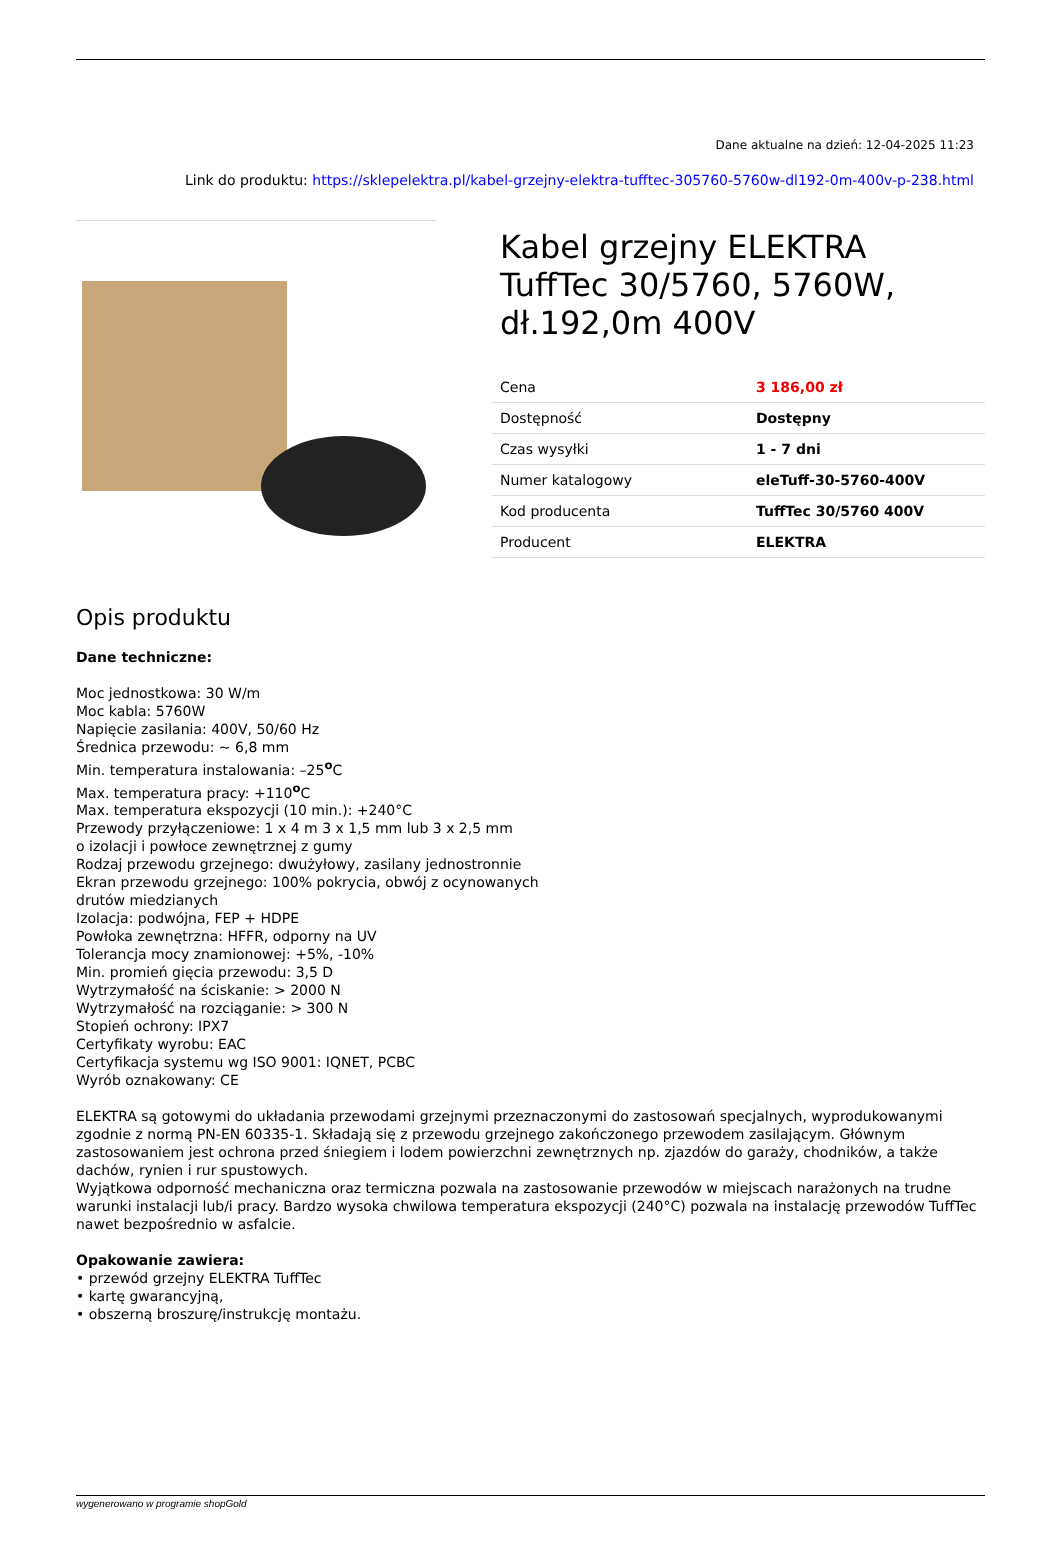Dane aktualne na dzień: 12-04-2025 11:23
Link do produktu: https://sklepelektra.pl/kabel-grzejny-elektra-tufftec-305760-5760w-dl192-0m-400v-p-238.html
Kabel grzejny ELEKTRA TuffTec 30/5760, 5760W, dł.192,0m 400V
| Cena | 3 186,00 zł |
| Dostępność | Dostępny |
| Czas wysyłki | 1 - 7 dni |
| Numer katalogowy | eleTuff-30-5760-400V |
| Kod producenta | TuffTec 30/5760 400V |
| Producent | ELEKTRA |
Opis produktu
Dane techniczne:
Moc jednostkowa: 30 W/m
Moc kabla: 5760W
Napięcie zasilania: 400V, 50/60 Hz
Średnica przewodu: ~ 6,8 mm
Min. temperatura instalowania: –25<sup>o</sup>C
Max. temperatura pracy: +110<sup>o</sup>C
Max. temperatura ekspozycji (10 min.): +240°C
Przewody przyłączeniowe: 1 x 4 m 3 x 1,5 mm lub 3 x 2,5 mm
o izolacji i powłoce zewnętrznej z gumy
Rodzaj przewodu grzejnego: dwużyłowy, zasilany jednostronnie
Ekran przewodu grzejnego: 100% pokrycia, obwój z ocynowanych
drutów miedzianych
Izolacja: podwójna, FEP + HDPE
Powłoka zewnętrzna: HFFR, odporny na UV
Tolerancja mocy znamionowej: +5%, -10%
Min. promień gięcia przewodu: 3,5 D
Wytrzymałość na ściskanie: > 2000 N
Wytrzymałość na rozciąganie: > 300 N
Stopień ochrony: IPX7
Certyfikaty wyrobu: EAC
Certyfikacja systemu wg ISO 9001: IQNET, PCBC
Wyrób oznakowany: CE
ELEKTRA są gotowymi do układania przewodami grzejnymi przeznaczonymi do zastosowań specjalnych, wyprodukowanymi zgodnie z normą PN-EN 60335-1. Składają się z przewodu grzejnego zakończonego przewodem zasilającym. Głównym zastosowaniem jest ochrona przed śniegiem i lodem powierzchni zewnętrznych np. zjazdów do garaży, chodników, a także dachów, rynien i rur spustowych.
Wyjątkowa odporność mechaniczna oraz termiczna pozwala na zastosowanie przewodów w miejscach narażonych na trudne warunki instalacji lub/i pracy. Bardzo wysoka chwilowa temperatura ekspozycji (240°C) pozwala na instalację przewodów TuffTec nawet bezpośrednio w asfalcie.
Opakowanie zawiera:
• przewód grzejny ELEKTRA TuffTec
• kartę gwarancyjną,
• obszerną broszurę/instrukcję montażu.
wygenerowano w programie shopGold